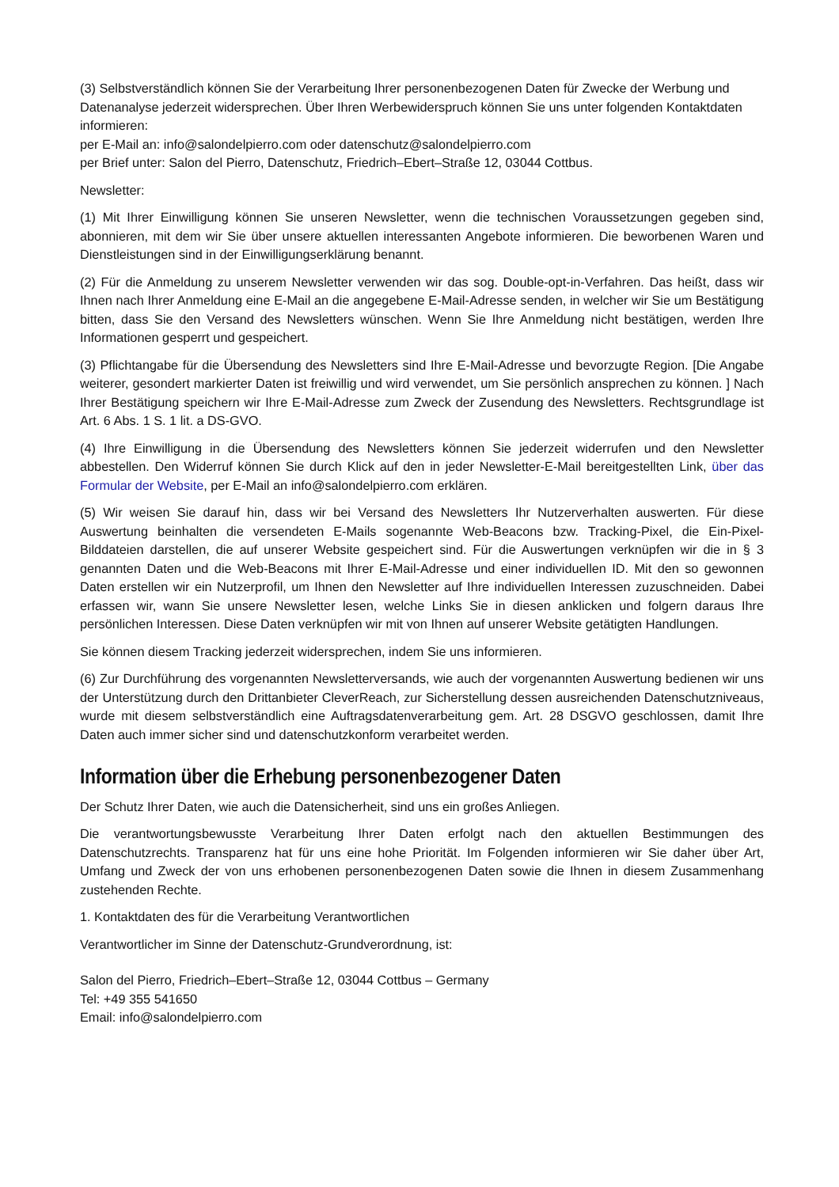(3) Selbstverständlich können Sie der Verarbeitung Ihrer personenbezogenen Daten für Zwecke der Werbung und Datenanalyse jederzeit widersprechen. Über Ihren Werbewiderspruch können Sie uns unter folgenden Kontaktdaten informieren:
per E-Mail an: info@salondelpierro.com oder datenschutz@salondelpierro.com
per Brief unter: Salon del Pierro, Datenschutz, Friedrich–Ebert–Straße 12, 03044 Cottbus.
Newsletter:
(1) Mit Ihrer Einwilligung können Sie unseren Newsletter, wenn die technischen Voraussetzungen gegeben sind, abonnieren, mit dem wir Sie über unsere aktuellen interessanten Angebote informieren. Die beworbenen Waren und Dienstleistungen sind in der Einwilligungserklärung benannt.
(2) Für die Anmeldung zu unserem Newsletter verwenden wir das sog. Double-opt-in-Verfahren. Das heißt, dass wir Ihnen nach Ihrer Anmeldung eine E-Mail an die angegebene E-Mail-Adresse senden, in welcher wir Sie um Bestätigung bitten, dass Sie den Versand des Newsletters wünschen. Wenn Sie Ihre Anmeldung nicht bestätigen, werden Ihre Informationen gesperrt und gespeichert.
(3) Pflichtangabe für die Übersendung des Newsletters sind Ihre E-Mail-Adresse und bevorzugte Region. [Die Angabe weiterer, gesondert markierter Daten ist freiwillig und wird verwendet, um Sie persönlich ansprechen zu können. ] Nach Ihrer Bestätigung speichern wir Ihre E-Mail-Adresse zum Zweck der Zusendung des Newsletters. Rechtsgrundlage ist Art. 6 Abs. 1 S. 1 lit. a DS-GVO.
(4) Ihre Einwilligung in die Übersendung des Newsletters können Sie jederzeit widerrufen und den Newsletter abbestellen. Den Widerruf können Sie durch Klick auf den in jeder Newsletter-E-Mail bereitgestellten Link, über das Formular der Website, per E-Mail an info@salondelpierro.com erklären.
(5) Wir weisen Sie darauf hin, dass wir bei Versand des Newsletters Ihr Nutzerverhalten auswerten. Für diese Auswertung beinhalten die versendeten E-Mails sogenannte Web-Beacons bzw. Tracking-Pixel, die Ein-Pixel-Bilddateien darstellen, die auf unserer Website gespeichert sind. Für die Auswertungen verknüpfen wir die in § 3 genannten Daten und die Web-Beacons mit Ihrer E-Mail-Adresse und einer individuellen ID. Mit den so gewonnen Daten erstellen wir ein Nutzerprofil, um Ihnen den Newsletter auf Ihre individuellen Interessen zuzuschneiden. Dabei erfassen wir, wann Sie unsere Newsletter lesen, welche Links Sie in diesen anklicken und folgern daraus Ihre persönlichen Interessen. Diese Daten verknüpfen wir mit von Ihnen auf unserer Website getätigten Handlungen.
Sie können diesem Tracking jederzeit widersprechen, indem Sie uns informieren.
(6) Zur Durchführung des vorgenannten Newsletterversands, wie auch der vorgenannten Auswertung bedienen wir uns der Unterstützung durch den Drittanbieter CleverReach, zur Sicherstellung dessen ausreichenden Datenschutzniveaus, wurde mit diesem selbstverständlich eine Auftragsdatenverarbeitung gem. Art. 28 DSGVO geschlossen, damit Ihre Daten auch immer sicher sind und datenschutzkonform verarbeitet werden.
Information über die Erhebung personenbezogener Daten
Der Schutz Ihrer Daten, wie auch die Datensicherheit, sind uns ein großes Anliegen.
Die verantwortungsbewusste Verarbeitung Ihrer Daten erfolgt nach den aktuellen Bestimmungen des Datenschutzrechts. Transparenz hat für uns eine hohe Priorität. Im Folgenden informieren wir Sie daher über Art, Umfang und Zweck der von uns erhobenen personenbezogenen Daten sowie die Ihnen in diesem Zusammenhang zustehenden Rechte.
1. Kontaktdaten des für die Verarbeitung Verantwortlichen
Verantwortlicher im Sinne der Datenschutz-Grundverordnung, ist:
Salon del Pierro, Friedrich–Ebert–Straße 12, 03044 Cottbus – Germany
Tel: +49 355 541650
Email: info@salondelpierro.com